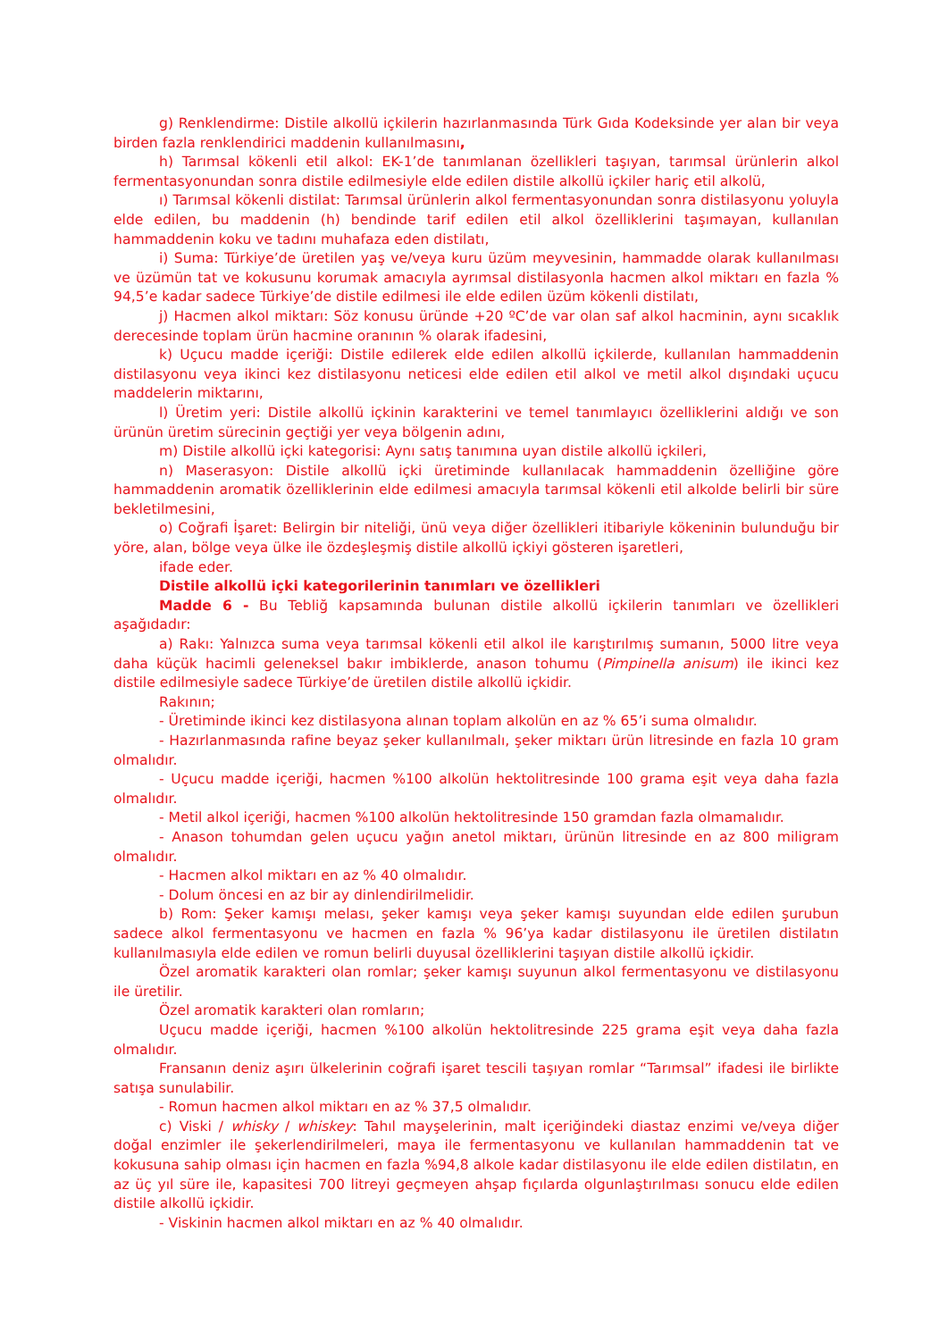g) Renklendirme: Distile alkollü içkilerin hazırlanmasında Türk Gıda Kodeksinde yer alan bir veya birden fazla renklendirici maddenin kullanılmasını,
h) Tarımsal kökenli etil alkol: EK-1’de tanımlanan özellikleri taşıyan, tarımsal ürünlerin alkol fermentasyonundan sonra distile edilmesiyle elde edilen distile alkollü içkiler hariç etil alkolü,
ı) Tarımsal kökenli distilat: Tarımsal ürünlerin alkol fermentasyonundan sonra distilasyonu yoluyla elde edilen, bu maddenin (h) bendinde tarif edilen etil alkol özelliklerini taşımayan, kullanılan hammaddenin koku ve tadını muhafaza eden distilatı,
i) Suma: Türkiye’de üretilen yaş ve/veya kuru üzüm meyvesinin, hammadde olarak kullanılması ve üzümün tat ve kokusunu korumak amacıyla ayrımsal distilasyonla hacmen alkol miktarı en fazla % 94,5’e kadar sadece Türkiye’de distile edilmesi ile elde edilen üzüm kökenli distilatı,
j) Hacmen alkol miktarı: Söz konusu üründe +20 ºC’de var olan saf alkol hacminin, aynı sıcaklık derecesinde toplam ürün hacmine oranının % olarak ifadesini,
k) Uçucu madde içeriği: Distile edilerek elde edilen alkollü içkilerde, kullanılan hammaddenin distilasyonu veya ikinci kez distilasyonu neticesi elde edilen etil alkol ve metil alkol dışındaki uçucu maddelerin miktarını,
l) Üretim yeri: Distile alkollü içkinin karakterini ve temel tanımlayıcı özelliklerini aldığı ve son ürünün üretim sürecinin geçtiği yer veya bölgenin adını,
m) Distile alkollü içki kategorisi: Aynı satış tanımına uyan distile alkollü içkileri,
n) Maserasyon: Distile alkollü içki üretiminde kullanılacak hammaddenin özelliğine göre hammaddenin aromatik özelliklerinin elde edilmesi amacıyla tarımsal kökenli etil alkolde belirli bir süre bekletilmesini,
o) Coğrafi İşaret: Belirgin bir niteliği, ünü veya diğer özellikleri itibariyle kökeninin bulunduğu bir yöre, alan, bölge veya ülke ile özdeşleşmiş distile alkollü içkiyi gösteren işaretleri,
ifade eder.
Distile alkollü içki kategorilerinin tanımları ve özellikleri
Madde 6 - Bu Tebliğ kapsamında bulunan distile alkollü içkilerin tanımları ve özellikleri aşağıdadır:
a) Rakı: Yalnızca suma veya tarımsal kökenli etil alkol ile karıştırılmış sumanın, 5000 litre veya daha küçük hacimli geleneksel bakır imbiklerde, anason tohumu (Pimpinella anisum) ile ikinci kez distile edilmesiyle sadece Türkiye’de üretilen distile alkollü içkidir.
Rakının;
- Üretiminde ikinci kez distilasyona alınan toplam alkolün en az % 65’i suma olmalıdır.
- Hazırlanmasında rafine beyaz şeker kullanılmalı, şeker miktarı ürün litresinde en fazla 10 gram olmalıdır.
- Uçucu madde içeriği, hacmen %100 alkolün hektolitresinde 100 grama eşit veya daha fazla olmalıdır.
- Metil alkol içeriği, hacmen %100 alkolün hektolitresinde 150 gramdan fazla olmamalıdır.
- Anason tohumdan gelen uçucu yağın anetol miktarı, ürünün litresinde en az 800 miligram olmalıdır.
- Hacmen alkol miktarı en az % 40 olmalıdır.
- Dolum öncesi en az bir ay dinlendirilmelidir.
b) Rom: Şeker kamışı melası, şeker kamışı veya şeker kamışı suyundan elde edilen şurubun sadece alkol fermentasyonu ve hacmen en fazla % 96’ya kadar distilasyonu ile üretilen distilatın kullanılmasıyla elde edilen ve romun belirli duyusal özelliklerini taşıyan distile alkollü içkidir.
Özel aromatik karakteri olan romlar; şeker kamışı suyunun alkol fermentasyonu ve distilasyonu ile üretilir.
Özel aromatik karakteri olan romların;
Uçucu madde içeriği, hacmen %100 alkolün hektolitresinde 225 grama eşit veya daha fazla olmalıdır.
Fransanın deniz aşırı ülkelerinin coğrafi işaret tescili taşıyan romlar “Tarımsal” ifadesi ile birlikte satışa sunulabilir.
- Romun hacmen alkol miktarı en az % 37,5 olmalıdır.
c) Viski / whisky / whiskey: Tahıl mayşelerinin, malt içeriğindeki diastaz enzimi ve/veya diğer doğal enzimler ile şekerlendirilmeleri, maya ile fermentasyonu ve kullanılan hammaddenin tat ve kokusuna sahip olması için hacmen en fazla %94,8 alkole kadar distilasyonu ile elde edilen distilatın, en az üç yıl süre ile, kapasitesi 700 litreyi geçmeyen ahşap fıçılarda olgunlaştırılması sonucu elde edilen distile alkollü içkidir.
- Viskinin hacmen alkol miktarı en az % 40 olmalıdır.